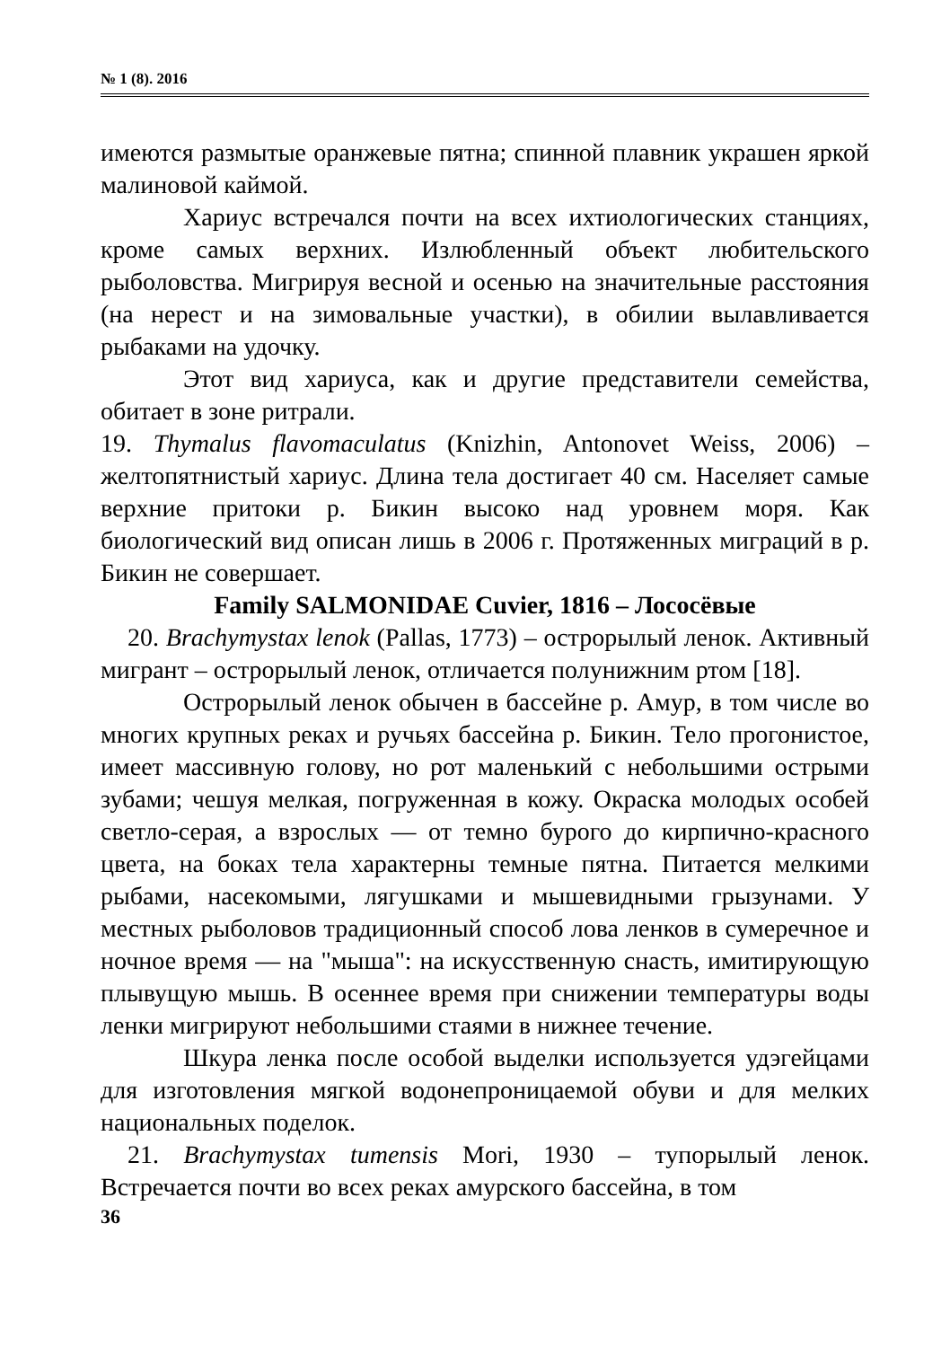№ 1 (8). 2016
имеются размытые оранжевые пятна; спинной плавник украшен яркой малиновой каймой.
Хариус встречался почти на всех ихтиологических станциях, кроме самых верхних. Излюбленный объект любительского рыболовства. Мигрируя весной и осенью на значительные расстояния (на нерест и на зимовальные участки), в обилии вылавливается рыбаками на удочку.
Этот вид хариуса, как и другие представители семейства, обитает в зоне ритрали.
19. Thymalus flavomaculatus (Knizhin, Antonovet Weiss, 2006) – желтопятнистый хариус. Длина тела достигает 40 см. Населяет самые верхние притоки р. Бикин высоко над уровнем моря. Как биологический вид описан лишь в 2006 г. Протяженных миграций в р. Бикин не совершает.
Family SALMONIDAE Cuvier, 1816 – Лососёвые
20. Brachymystax lenok (Pallas, 1773) – острорылый ленок. Активный мигрант – острорылый ленок, отличается полунижним ртом [18].
Острорылый ленок обычен в бассейне р. Амур, в том числе во многих крупных реках и ручьях бассейна р. Бикин. Тело прогонистое, имеет массивную голову, но рот маленький с небольшими острыми зубами; чешуя мелкая, погруженная в кожу. Окраска молодых особей светло-серая, а взрослых — от темно бурого до кирпично-красного цвета, на боках тела характерны темные пятна. Питается мелкими рыбами, насекомыми, лягушками и мышевидными грызунами. У местных рыболовов традиционный способ лова ленков в сумеречное и ночное время — на "мыша": на искусственную снасть, имитирующую плывущую мышь. В осеннее время при снижении температуры воды ленки мигрируют небольшими стаями в нижнее течение.
Шкура ленка после особой выделки используется удэгейцами для изготовления мягкой водонепроницаемой обуви и для мелких национальных поделок.
21. Brachymystax tumensis Mori, 1930 – тупорылый ленок. Встречается почти во всех реках амурского бассейна, в том
36